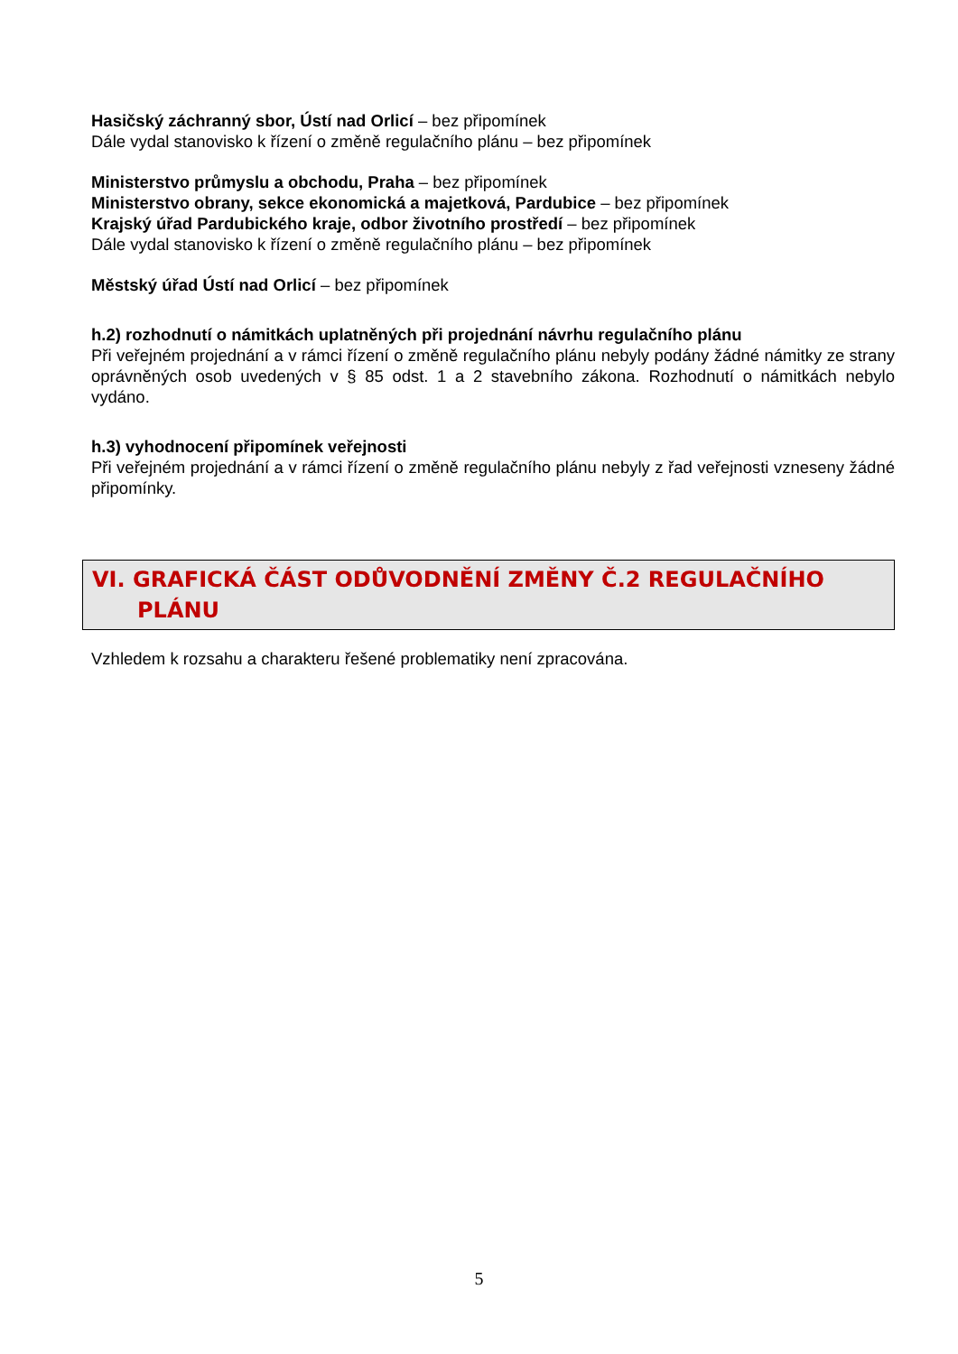Hasičský záchranný sbor, Ústí nad Orlicí – bez připomínek
Dále vydal stanovisko k řízení o změně regulačního plánu – bez připomínek
Ministerstvo průmyslu a obchodu, Praha – bez připomínek
Ministerstvo obrany, sekce ekonomická a majetková, Pardubice – bez připomínek
Krajský úřad Pardubického kraje, odbor životního prostředí – bez připomínek
Dále vydal stanovisko k řízení o změně regulačního plánu – bez připomínek
Městský úřad Ústí nad Orlicí – bez připomínek
h.2) rozhodnutí o námitkách uplatněných při projednání návrhu regulačního plánu
Při veřejném projednání a v rámci řízení o změně regulačního plánu nebyly podány žádné námitky ze strany oprávněných osob uvedených v § 85 odst. 1 a 2 stavebního zákona. Rozhodnutí o námitkách nebylo vydáno.
h.3) vyhodnocení připomínek veřejnosti
Při veřejném projednání a v rámci řízení o změně regulačního plánu nebyly z řad veřejnosti vzneseny žádné připomínky.
VI. GRAFICKÁ ČÁST ODŮVODNĚNÍ ZMĚNY Č.2 REGULAČNÍHO
PLÁNU
Vzhledem k rozsahu a charakteru řešené problematiky není zpracována.
5